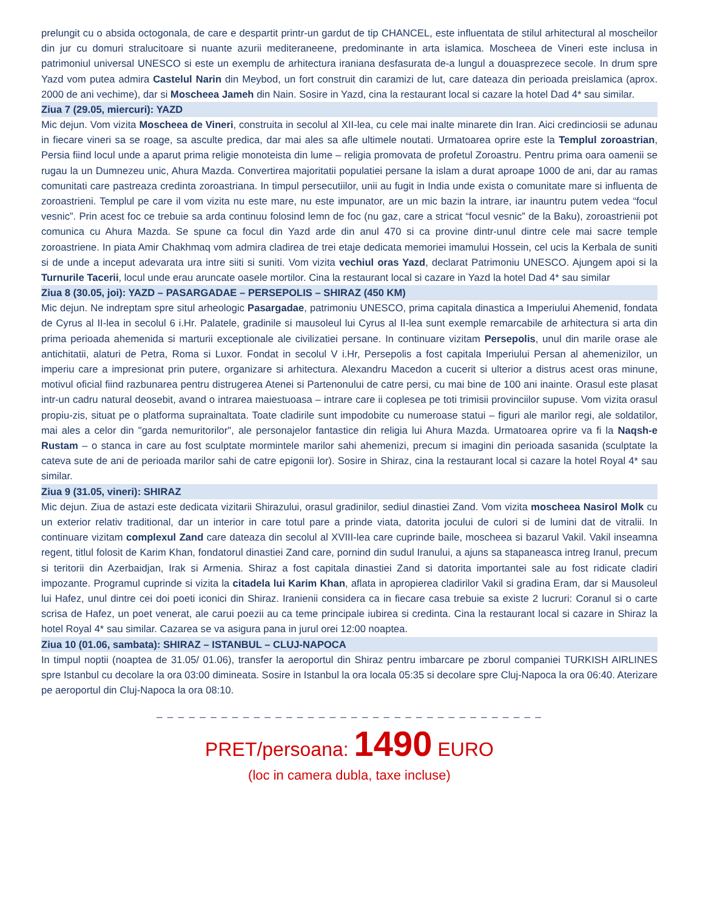prelungit cu o absida octogonala, de care e despartit printr-un gardut de tip CHANCEL, este influentata de stilul arhitectural al moscheilor din jur cu domuri stralucitoare si nuante azurii mediteraneene, predominante in arta islamica. Moscheea de Vineri este inclusa in patrimoniul universal UNESCO si este un exemplu de arhitectura iraniana desfasurata de-a lungul a douasprezece secole. In drum spre Yazd vom putea admira Castelul Narin din Meybod, un fort construit din caramizi de lut, care dateaza din perioada preislamica (aprox. 2000 de ani vechime), dar si Moscheea Jameh din Nain. Sosire in Yazd, cina la restaurant local si cazare la hotel Dad 4* sau similar.
Ziua 7 (29.05, miercuri): YAZD
Mic dejun. Vom vizita Moscheea de Vineri, construita in secolul al XII-lea, cu cele mai inalte minarete din Iran. Aici credinciosii se adunau in fiecare vineri sa se roage, sa asculte predica, dar mai ales sa afle ultimele noutati. Urmatoarea oprire este la Templul zoroastrian, Persia fiind locul unde a aparut prima religie monoteista din lume – religia promovata de profetul Zoroastru. Pentru prima oara oamenii se rugau la un Dumnezeu unic, Ahura Mazda. Convertirea majoritatii populatiei persane la islam a durat aproape 1000 de ani, dar au ramas comunitati care pastreaza credinta zoroastriana. In timpul persecutiilor, unii au fugit in India unde exista o comunitate mare si influenta de zoroastrieni. Templul pe care il vom vizita nu este mare, nu este impunator, are un mic bazin la intrare, iar inauntru putem vedea “focul vesnic”. Prin acest foc ce trebuie sa arda continuu folosind lemn de foc (nu gaz, care a stricat “focul vesnic” de la Baku), zoroastrienii pot comunica cu Ahura Mazda. Se spune ca focul din Yazd arde din anul 470 si ca provine dintr-unul dintre cele mai sacre temple zoroastriene. In piata Amir Chakhmaq vom admira cladirea de trei etaje dedicata memoriei imamului Hossein, cel ucis la Kerbala de suniti si de unde a inceput adevarata ura intre siiti si suniti. Vom vizita vechiul oras Yazd, declarat Patrimoniu UNESCO. Ajungem apoi si la Turnurile Tacerii, locul unde erau aruncate oasele mortilor. Cina la restaurant local si cazare in Yazd la hotel Dad 4* sau similar
Ziua 8 (30.05, joi): YAZD – PASARGADAE – PERSEPOLIS – SHIRAZ (450 KM)
Mic dejun. Ne indreptam spre situl arheologic Pasargadae, patrimoniu UNESCO, prima capitala dinastica a Imperiului Ahemenid, fondata de Cyrus al II-lea in secolul 6 i.Hr. Palatele, gradinile si mausoleul lui Cyrus al II-lea sunt exemple remarcabile de arhitectura si arta din prima perioada ahemenida si marturii exceptionale ale civilizatiei persane. In continuare vizitam Persepolis, unul din marile orase ale antichitatii, alaturi de Petra, Roma si Luxor. Fondat in secolul V i.Hr, Persepolis a fost capitala Imperiului Persan al ahemenizilor, un imperiu care a impresionat prin putere, organizare si arhitectura. Alexandru Macedon a cucerit si ulterior a distrus acest oras minune, motivul oficial fiind razbunarea pentru distrugerea Atenei si Partenonului de catre persi, cu mai bine de 100 ani inainte. Orasul este plasat intr-un cadru natural deosebit, avand o intrarea maiestuoasa – intrare care ii coplesea pe toti trimisii provinciilor supuse. Vom vizita orasul propiu-zis, situat pe o platforma suprainaltata. Toate cladirile sunt impodobite cu numeroase statui – figuri ale marilor regi, ale soldatilor, mai ales a celor din "garda nemuritorilor", ale personajelor fantastice din religia lui Ahura Mazda. Urmatoarea oprire va fi la Naqsh-e Rustam – o stanca in care au fost sculptate mormintele marilor sahi ahemenizi, precum si imagini din perioada sasanida (sculptate la cateva sute de ani de perioada marilor sahi de catre epigonii lor). Sosire in Shiraz, cina la restaurant local si cazare la hotel Royal 4* sau similar.
Ziua 9 (31.05, vineri): SHIRAZ
Mic dejun. Ziua de astazi este dedicata vizitarii Shirazului, orasul gradinilor, sediul dinastiei Zand. Vom vizita moscheea Nasirol Molk cu un exterior relativ traditional, dar un interior in care totul pare a prinde viata, datorita jocului de culori si de lumini dat de vitralii. In continuare vizitam complexul Zand care dateaza din secolul al XVIII-lea care cuprinde baile, moscheea si bazarul Vakil. Vakil inseamna regent, titlul folosit de Karim Khan, fondatorul dinastiei Zand care, pornind din sudul Iranului, a ajuns sa stapaneasca intreg Iranul, precum si teritorii din Azerbaidjan, Irak si Armenia. Shiraz a fost capitala dinastiei Zand si datorita importantei sale au fost ridicate cladiri impozante. Programul cuprinde si vizita la citadela lui Karim Khan, aflata in apropierea cladirilor Vakil si gradina Eram, dar si Mausoleul lui Hafez, unul dintre cei doi poeti iconici din Shiraz. Iranienii considera ca in fiecare casa trebuie sa existe 2 lucruri: Coranul si o carte scrisa de Hafez, un poet venerat, ale carui poezii au ca teme principale iubirea si credinta. Cina la restaurant local si cazare in Shiraz la hotel Royal 4* sau similar. Cazarea se va asigura pana in jurul orei 12:00 noaptea.
Ziua 10 (01.06, sambata): SHIRAZ – ISTANBUL – CLUJ-NAPOCA
In timpul noptii (noaptea de 31.05/ 01.06), transfer la aeroportul din Shiraz pentru imbarcare pe zborul companiei TURKISH AIRLINES spre Istanbul cu decolare la ora 03:00 dimineata. Sosire in Istanbul la ora locala 05:35 si decolare spre Cluj-Napoca la ora 06:40. Aterizare pe aeroportul din Cluj-Napoca la ora 08:10.
_ _ _ _ _ _ _ _ _ _ _ _ _ _ _ _ _ _ _ _ _ _ _ _ _ _ _ _ _ _ _ _ _ _ _ _
PRET/persoana: 1490 EURO
(loc in camera dubla, taxe incluse)